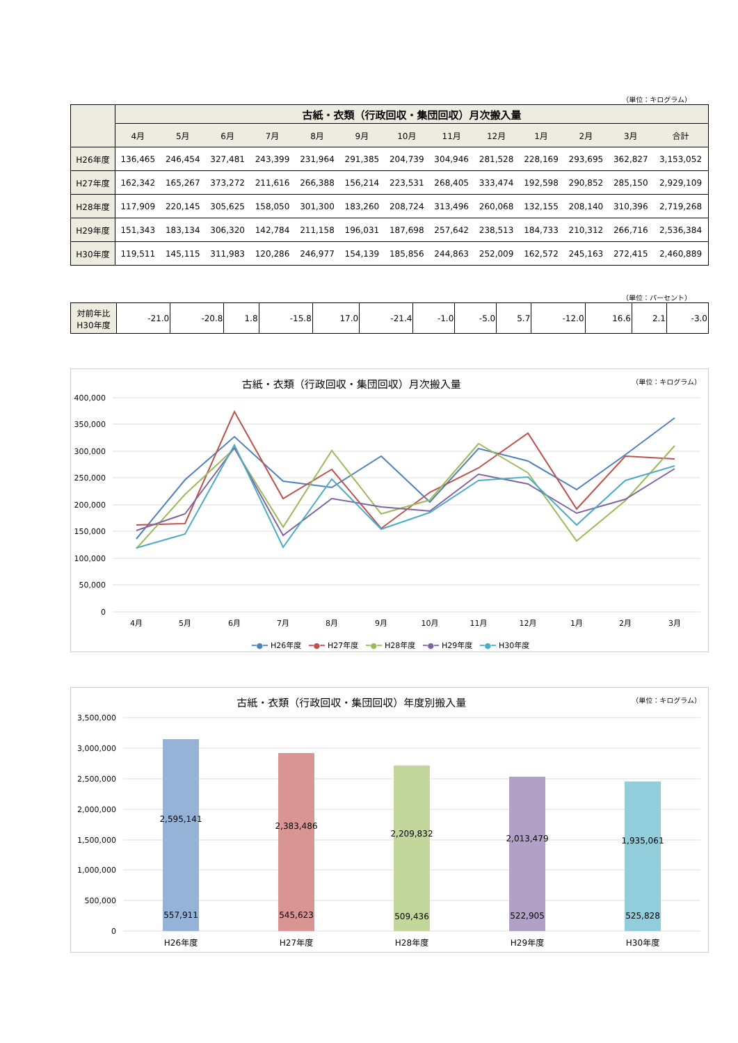（単位：キログラム）
| | 古紙・衣類（行政回収・集団回収）月次搬入量 | | | | | | | | | | | | |
| | 4月 | 5月 | 6月 | 7月 | 8月 | 9月 | 10月 | 11月 | 12月 | 1月 | 2月 | 3月 | 合計 |
| H26年度 | 136,465 | 246,454 | 327,481 | 243,399 | 231,964 | 291,385 | 204,739 | 304,946 | 281,528 | 228,169 | 293,695 | 362,827 | 3,153,052 |
| H27年度 | 162,342 | 165,267 | 373,272 | 211,616 | 266,388 | 156,214 | 223,531 | 268,405 | 333,474 | 192,598 | 290,852 | 285,150 | 2,929,109 |
| H28年度 | 117,909 | 220,145 | 305,625 | 158,050 | 301,300 | 183,260 | 208,724 | 313,496 | 260,068 | 132,155 | 208,140 | 310,396 | 2,719,268 |
| H29年度 | 151,343 | 183,134 | 306,320 | 142,784 | 211,158 | 196,031 | 187,698 | 257,642 | 238,513 | 184,733 | 210,312 | 266,716 | 2,536,384 |
| H30年度 | 119,511 | 145,115 | 311,983 | 120,286 | 246,977 | 154,139 | 185,856 | 244,863 | 252,009 | 162,572 | 245,163 | 272,415 | 2,460,889 |
（単位：パーセント）
| 対前年比 H30年度 | -21.0 | -20.8 | 1.8 | -15.8 | 17.0 | -21.4 | -1.0 | -5.0 | 5.7 | -12.0 | 16.6 | 2.1 | -3.0 |
古紙・衣類（行政回収・集団回収）月次搬入量 （単位：キログラム）
400,000
350,000
300,000
250,000
200,000
150,000
100,000
50,000
0
4月
5月
6月
7月
8月
9月
10月
11月
12月
1月
2月
3月
━●━
H26年度
━●━
H27年度
━●━
H28年度
━●━
H29年度
━●━
H30年度
古紙・衣類（行政回収・集団回収）年度別搬入量 （単位：キログラム）
3,500,000
3,000,000
2,500,000
2,000,000
1,500,000
1,000,000
500,000
0
2,595,141
557,911
2,383,486
545,623
2,209,832
509,436
2,013,479
522,905
1,935,061
525,828
H26年度
H27年度
H28年度
H29年度
H30年度